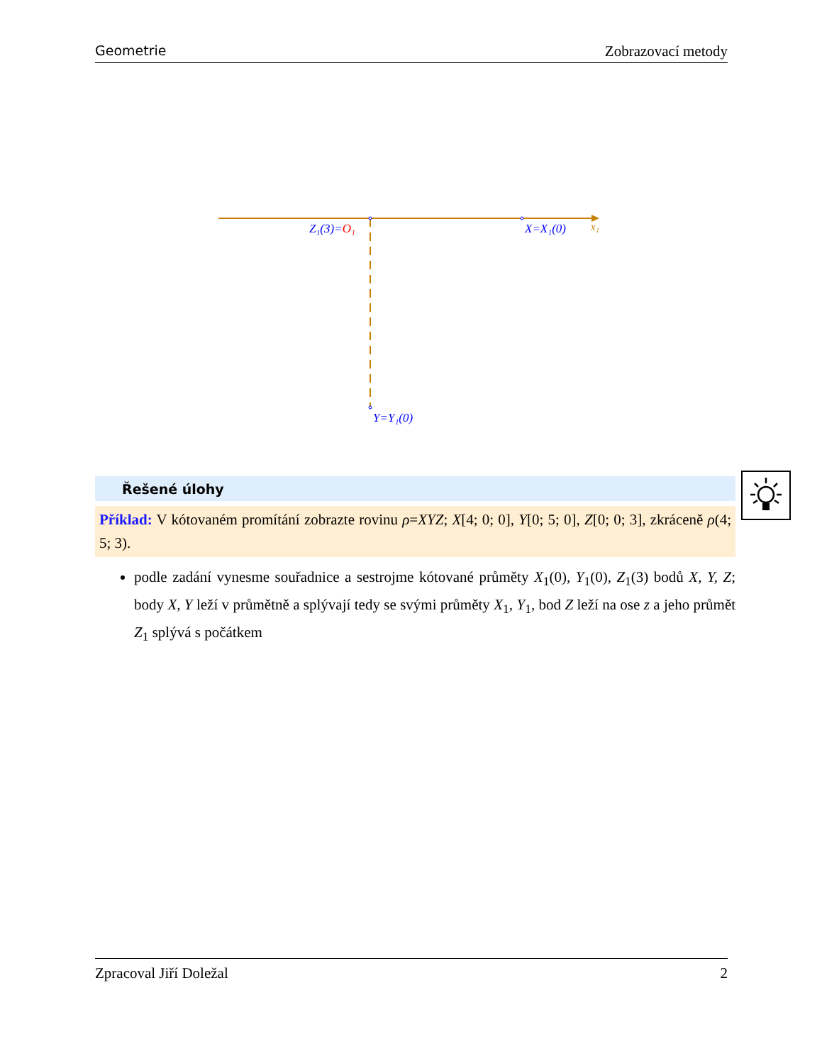Geometrie Zobrazovací metody
Z₁(3)=O₁
X=X₁(0)
x₁
Y=Y₁(0)
Řešené úlohy
Příklad: V kótovaném promítání zobrazte rovinu ρ=XYZ; X[4; 0; 0], Y[0; 5; 0], Z[0; 0; 3], zkráceně ρ(4; 5; 3).
podle zadání vynesme souřadnice a sestrojme kótované průměty X<sub>1</sub>(0), Y<sub>1</sub>(0), Z<sub>1</sub>(3) bodů X, Y, Z; body X, Y leží v průmětně a splývají tedy se svými průměty X<sub>1</sub>, Y<sub>1</sub>, bod Z leží na ose z a jeho průmět Z<sub>1</sub> splývá s počátkem
Zpracoval Jiří Doležal 2